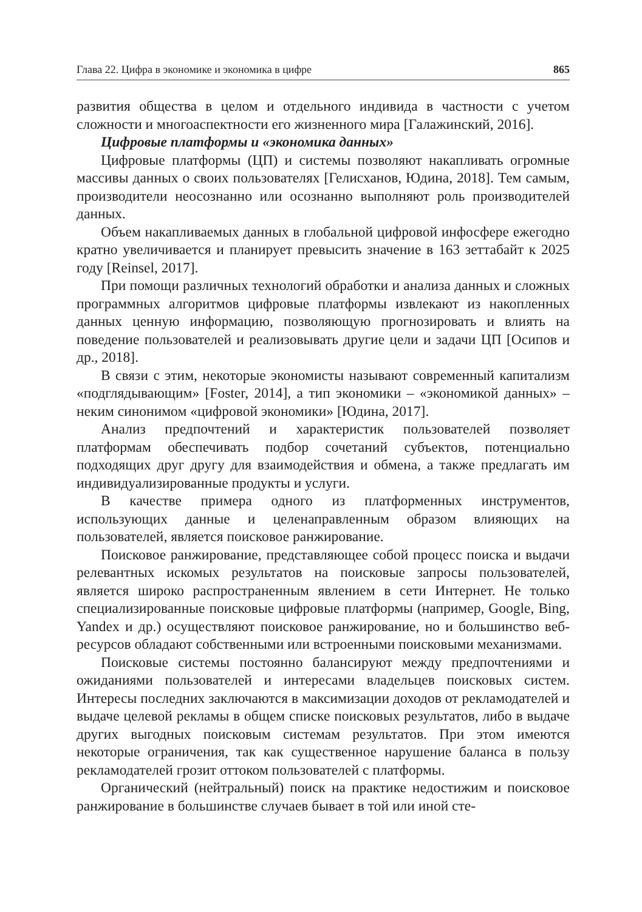Глава 22. Цифра в экономике и экономика в цифре 865
развития общества в целом и отдельного индивида в частности с учетом сложности и многоаспектности его жизненного мира [Галажинский, 2016].
Цифровые платформы и «экономика данных»
Цифровые платформы (ЦП) и системы позволяют накапливать огромные массивы данных о своих пользователях [Гелисханов, Юдина, 2018]. Тем самым, производители неосознанно или осознанно выполняют роль производителей данных.
Объем накапливаемых данных в глобальной цифровой инфосфере ежегодно кратно увеличивается и планирует превысить значение в 163 зеттабайт к 2025 году [Reinsel, 2017].
При помощи различных технологий обработки и анализа данных и сложных программных алгоритмов цифровые платформы извлекают из накопленных данных ценную информацию, позволяющую прогнозировать и влиять на поведение пользователей и реализовывать другие цели и задачи ЦП [Осипов и др., 2018].
В связи с этим, некоторые экономисты называют современный капитализм «подглядывающим» [Foster, 2014], а тип экономики – «экономикой данных» – неким синонимом «цифровой экономики» [Юдина, 2017].
Анализ предпочтений и характеристик пользователей позволяет платформам обеспечивать подбор сочетаний субъектов, потенциально подходящих друг другу для взаимодействия и обмена, а также предлагать им индивидуализированные продукты и услуги.
В качестве примера одного из платформенных инструментов, использующих данные и целенаправленным образом влияющих на пользователей, является поисковое ранжирование.
Поисковое ранжирование, представляющее собой процесс поиска и выдачи релевантных искомых результатов на поисковые запросы пользователей, является широко распространенным явлением в сети Интернет. Не только специализированные поисковые цифровые платформы (например, Google, Bing, Yandex и др.) осуществляют поисковое ранжирование, но и большинство веб-ресурсов обладают собственными или встроенными поисковыми механизмами.
Поисковые системы постоянно балансируют между предпочтениями и ожиданиями пользователей и интересами владельцев поисковых систем. Интересы последних заключаются в максимизации доходов от рекламодателей и выдаче целевой рекламы в общем списке поисковых результатов, либо в выдаче других выгодных поисковым системам результатов. При этом имеются некоторые ограничения, так как существенное нарушение баланса в пользу рекламодателей грозит оттоком пользователей с платформы.
Органический (нейтральный) поиск на практике недостижим и поисковое ранжирование в большинстве случаев бывает в той или иной сте-